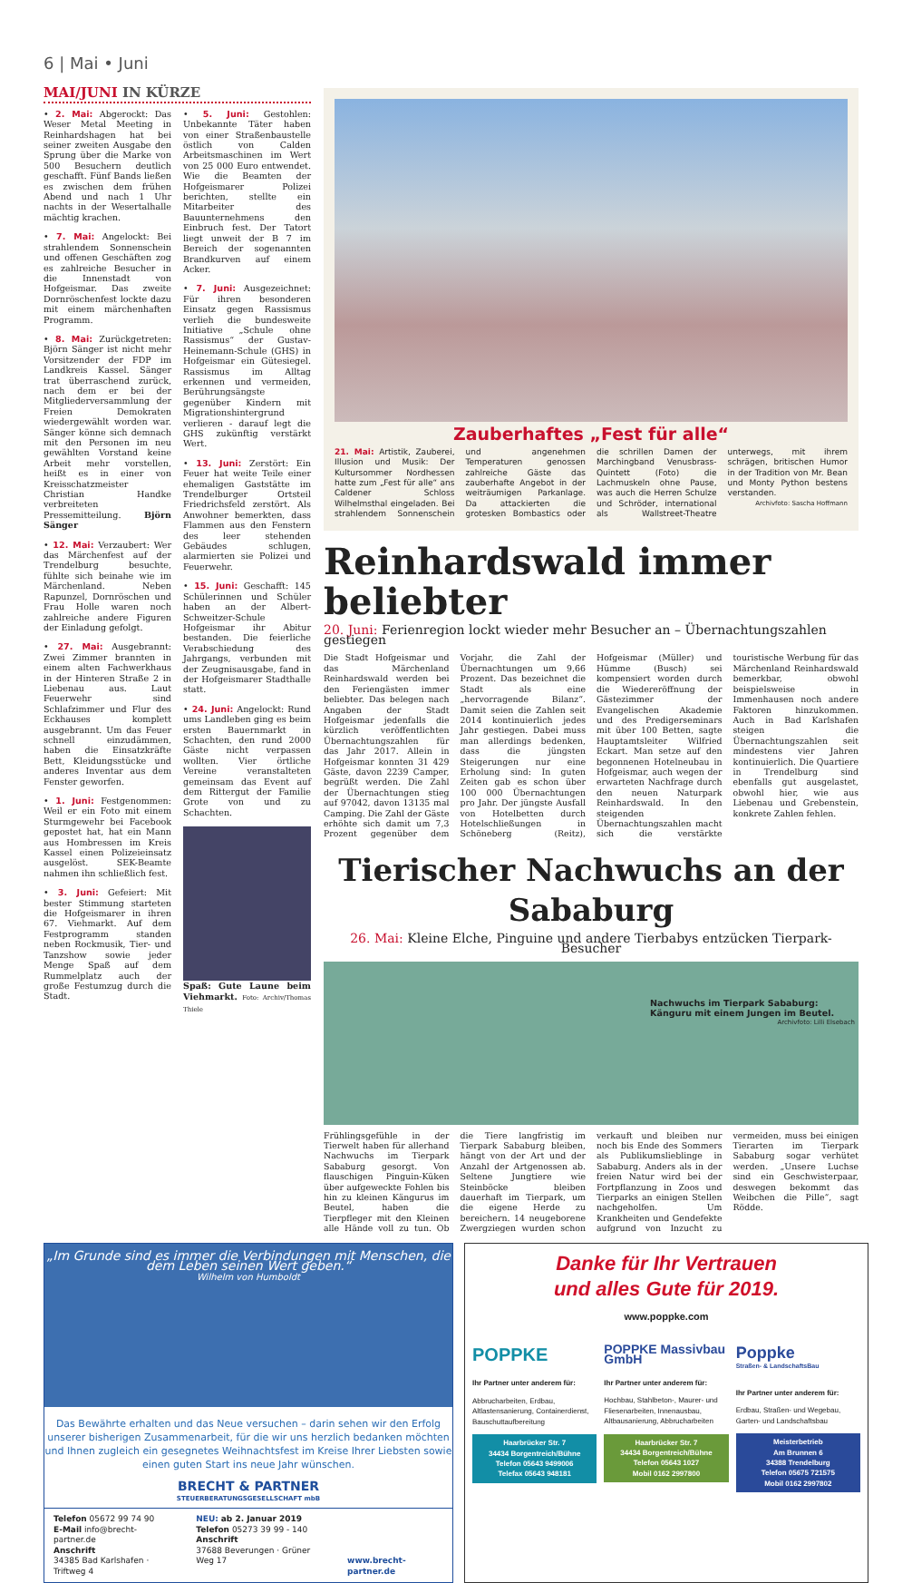6 | Mai • Juni
MAI/JUNI IN KÜRZE
• 2. Mai: Abgerockt: Das Weser Metal Meeting in Reinhardshagen hat bei seiner zweiten Ausgabe den Sprung über die Marke von 500 Besuchern deutlich geschafft. Fünf Bands ließen es zwischen dem frühen Abend und nach 1 Uhr nachts in der Wesertalhalle mächtig krachen.
• 7. Mai: Angelockt: Bei strahlendem Sonnenschein und offenen Geschäften zog es zahlreiche Besucher in die Innenstadt von Hofgeismar. Das zweite Dornröschenfest lockte dazu mit einem märchenhaften Programm.
• 8. Mai: Zurückgetreten: Björn Sänger ist nicht mehr Vorsitzender der FDP im Landkreis Kassel. Sänger trat überraschend zurück, nach dem er bei der Mitgliederversammlung der Freien Demokraten wiedergewählt worden war. Sänger könne sich demnach mit den Personen im neu gewählten Vorstand keine Arbeit mehr vorstellen, heißt es in einer von Kreisschatzmeister Christian Handke verbreiteten Pressemitteilung. Björn Sänger
• 12. Mai: Verzaubert: Wer das Märchenfest auf der Trendelburg besuchte, fühlte sich beinahe wie im Märchenland. Neben Rapunzel, Dornröschen und Frau Holle waren noch zahlreiche andere Figuren der Einladung gefolgt.
• 27. Mai: Ausgebrannt: Zwei Zimmer brannten in einem alten Fachwerkhaus in der Hinteren Straße 2 in Liebenau aus. Laut Feuerwehr sind Schlafzimmer und Flur des Eckhauses komplett ausgebrannt. Um das Feuer schnell einzudämmen, haben die Einsatzkräfte Bett, Kleidungsstücke und anderes Inventar aus dem Fenster geworfen.
• 1. Juni: Festgenommen: Weil er ein Foto mit einem Sturmgewehr bei Facebook gepostet hat, hat ein Mann aus Hombressen im Kreis Kassel einen Polizeieinsatz ausgelöst. SEK-Beamte nahmen ihn schließlich fest.
• 3. Juni: Gefeiert: Mit bester Stimmung starteten die Hofgeismarer in ihren 67. Viehmarkt. Auf dem Festprogramm standen neben Rockmusik, Tier- und Tanzshow sowie jeder Menge Spaß auf dem Rummelplatz auch der große Festumzug durch die Stadt.
• 5. Juni: Gestohlen: Unbekannte Täter haben von einer Straßenbaustelle östlich von Calden Arbeitsmaschinen im Wert von 25 000 Euro entwendet. Wie die Beamten der Hofgeismarer Polizei berichten, stellte ein Mitarbeiter des Bauunternehmens den Einbruch fest. Der Tatort liegt unweit der B 7 im Bereich der sogenannten Brandkurven auf einem Acker.
• 7. Juni: Ausgezeichnet: Für ihren besonderen Einsatz gegen Rassismus verlieh die bundesweite Initiative „Schule ohne Rassismus“ der Gustav-Heinemann-Schule (GHS) in Hofgeismar ein Gütesiegel. Rassismus im Alltag erkennen und vermeiden, Berührungsängste gegenüber Kindern mit Migrationshintergrund verlieren - darauf legt die GHS zukünftig verstärkt Wert.
• 13. Juni: Zerstört: Ein Feuer hat weite Teile einer ehemaligen Gaststätte im Trendelburger Ortsteil Friedrichsfeld zerstört. Als Anwohner bemerkten, dass Flammen aus den Fenstern des leer stehenden Gebäudes schlugen, alarmierten sie Polizei und Feuerwehr.
• 15. Juni: Geschafft: 145 Schülerinnen und Schüler haben an der Albert-Schweitzer-Schule Hofgeismar ihr Abitur bestanden. Die feierliche Verabschiedung des Jahrgangs, verbunden mit der Zeugnisausgabe, fand in der Hofgeismarer Stadthalle statt.
• 24. Juni: Angelockt: Rund ums Landleben ging es beim ersten Bauernmarkt in Schachten, den rund 2000 Gäste nicht verpassen wollten. Vier örtliche Vereine veranstalteten gemeinsam das Event auf dem Rittergut der Familie Grote von und zu Schachten.
Spaß: Gute Laune beim Viehmarkt. Foto: Archiv/Thomas Thiele
Zauberhaftes „Fest für alle“
21. Mai: Artistik, Zauberei, Illusion und Musik: Der Kultursommer Nordhessen hatte zum „Fest für alle“ ans Caldener Schloss Wilhelmsthal eingeladen. Bei strahlendem Sonnenschein und angenehmen Temperaturen genossen zahlreiche Gäste das zauberhafte Angebot in der weiträumigen Parkanlage. Da attackierten die grotesken Bombastics oder die schrillen Damen der Marchingband Venusbrass-Quintett (Foto) die Lachmuskeln ohne Pause, was auch die Herren Schulze und Schröder, international als Wallstreet-Theatre unterwegs, mit ihrem schrägen, britischen Humor in der Tradition von Mr. Bean und Monty Python bestens verstanden.
Archivfoto: Sascha Hoffmann
Reinhardswald immer beliebter
20. Juni: Ferienregion lockt wieder mehr Besucher an – Übernachtungszahlen gestiegen
Die Stadt Hofgeismar und das Märchenland Reinhardswald werden bei den Feriengästen immer beliebter. Das belegen nach Angaben der Stadt Hofgeismar jedenfalls die kürzlich veröffentlichten Übernachtungszahlen für das Jahr 2017. Allein in Hofgeismar konnten 31 429 Gäste, davon 2239 Camper, begrüßt werden. Die Zahl der Übernachtungen stieg auf 97042, davon 13135 mal Camping. Die Zahl der Gäste erhöhte sich damit um 7,3 Prozent gegenüber dem Vorjahr, die Zahl der Übernachtungen um 9,66 Prozent. Das bezeichnet die Stadt als eine „hervorragende Bilanz“. Damit seien die Zahlen seit 2014 kontinuierlich jedes Jahr gestiegen. Dabei muss man allerdings bedenken, dass die jüngsten Steigerungen nur eine Erholung sind: In guten Zeiten gab es schon über 100 000 Übernachtungen pro Jahr. Der jüngste Ausfall von Hotelbetten durch Hotelschließungen in Schöneberg (Reitz), Hofgeismar (Müller) und Hümme (Busch) sei kompensiert worden durch die Wiedereröffnung der Gästezimmer der Evangelischen Akademie und des Predigerseminars mit über 100 Betten, sagte Hauptamtsleiter Wilfried Eckart. Man setze auf den begonnenen Hotelneubau in Hofgeismar, auch wegen der erwarteten Nachfrage durch den neuen Naturpark Reinhardswald. In den steigenden Übernachtungszahlen macht sich die verstärkte touristische Werbung für das Märchenland Reinhardswald bemerkbar, obwohl beispielsweise in Immenhausen noch andere Faktoren hinzukommen. Auch in Bad Karlshafen steigen die Übernachtungszahlen seit mindestens vier Jahren kontinuierlich. Die Quartiere in Trendelburg sind ebenfalls gut ausgelastet, obwohl hier, wie aus Liebenau und Grebenstein, konkrete Zahlen fehlen.
Tierischer Nachwuchs an der Sababurg
26. Mai: Kleine Elche, Pinguine und andere Tierbabys entzücken Tierpark-Besucher
Nachwuchs im Tierpark Sababurg: Känguru mit einem Jungen im Beutel.
Archivfoto: Lilli Elsebach
Frühlingsgefühle in der Tierwelt haben für allerhand Nachwuchs im Tierpark Sababurg gesorgt. Von flauschigen Pinguin-Küken über aufgeweckte Fohlen bis hin zu kleinen Kängurus im Beutel, haben die Tierpfleger mit den Kleinen alle Hände voll zu tun. Ob die Tiere langfristig im Tierpark Sababurg bleiben, hängt von der Art und der Anzahl der Artgenossen ab. Seltene Jungtiere wie Steinböcke bleiben dauerhaft im Tierpark, um die eigene Herde zu bereichern. 14 neugeborene Zwergziegen wurden schon verkauft und bleiben nur noch bis Ende des Sommers als Publikumslieblinge in Sababurg. Anders als in der freien Natur wird bei der Fortpflanzung in Zoos und Tierparks an einigen Stellen nachgeholfen. Um Krankheiten und Gendefekte aufgrund von Inzucht zu vermeiden, muss bei einigen Tierarten im Tierpark Sababurg sogar verhütet werden. „Unsere Luchse sind ein Geschwisterpaar, deswegen bekommt das Weibchen die Pille“, sagt Rödde.
„Im Grunde sind es immer die Verbindungen mit Menschen, die dem Leben seinen Wert geben.“
Wilhelm von Humboldt
Das Bewährte erhalten und das Neue versuchen – darin sehen wir den Erfolg unserer bisherigen Zusammenarbeit, für die wir uns herzlich bedanken möchten und Ihnen zugleich ein gesegnetes Weihnachtsfest im Kreise Ihrer Liebsten sowie einen guten Start ins neue Jahr wünschen.
BRECHT & PARTNER
STEUERBERATUNGSGESELLSCHAFT mbB
Telefon 05672 99 74 90
E-Mail info@brecht-partner.de
Anschrift
34385 Bad Karlshafen · Triftweg 4
NEU: ab 2. Januar 2019
Telefon 05273 39 99 - 140
Anschrift
37688 Beverungen · Grüner Weg 17
www.brecht-partner.de
Danke für Ihr Vertrauen
und alles Gute für 2019.
www.poppke.com
POPPKE
Ihr Partner unter anderem für:
Abbrucharbeiten, Erdbau, Altlastensanierung, Containerdienst, Bauschuttaufbereitung
Haarbrücker Str. 7
34434 Borgentreich/Bühne
Telefon 05643 9499006
Telefax 05643 948181
POPPKE Massivbau GmbH
Ihr Partner unter anderem für:
Hochbau, Stahlbeton-, Maurer- und Fliesenarbeiten, Innenausbau, Altbausanierung, Abbrucharbeiten
Haarbrücker Str. 7
34434 Borgentreich/Bühne
Telefon 05643 1027
Mobil 0162 2997800
Poppke
Straßen- & LandschaftsBau
Ihr Partner unter anderem für:
Erdbau, Straßen- und Wegebau, Garten- und Landschaftsbau
Meisterbetrieb
Am Brunnen 6
34388 Trendelburg
Telefon 05675 721575
Mobil 0162 2997802